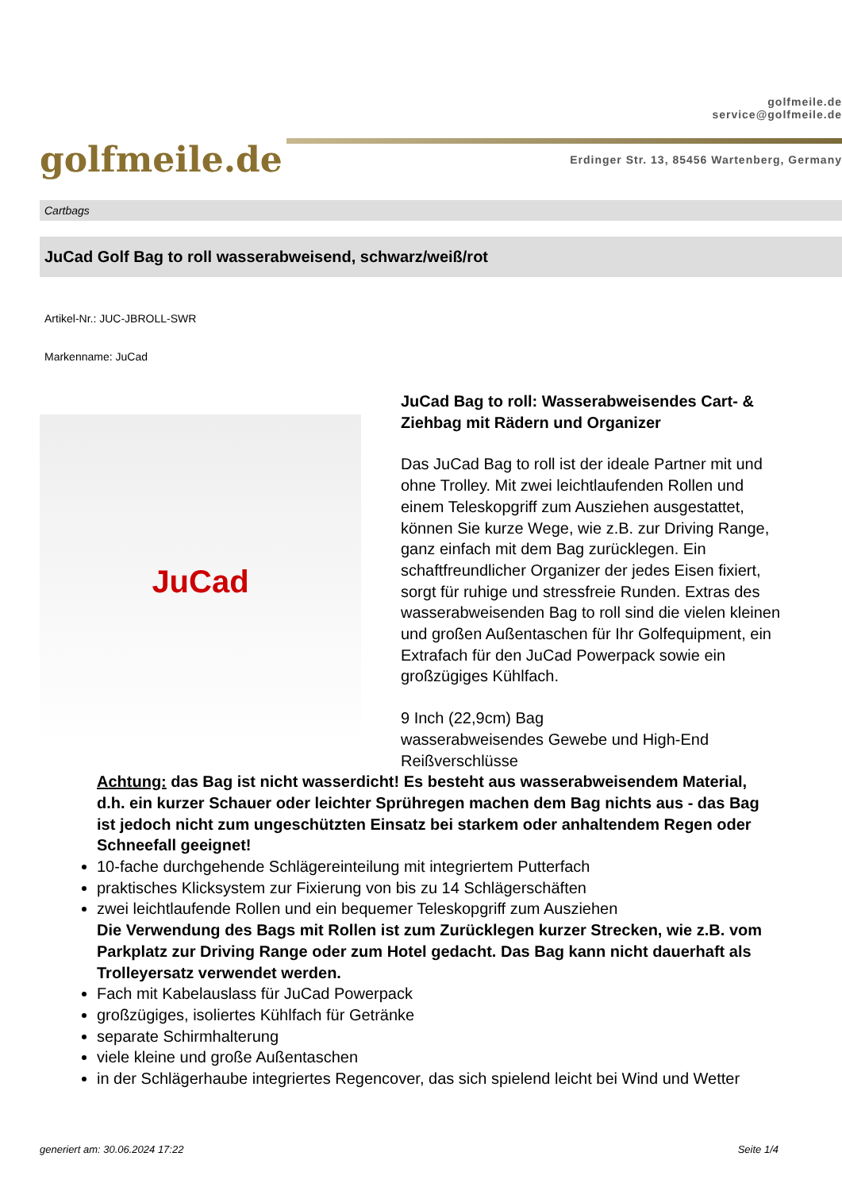golfmeile.de
golfmeile.de
service@golfmeile.de
Erdinger Str. 13, 85456 Wartenberg, Germany
Cartbags
JuCad Golf Bag to roll wasserabweisend, schwarz/weiß/rot
Artikel-Nr.: JUC-JBROLL-SWR
Markenname: JuCad
JuCad
JuCad Bag to roll: Wasserabweisendes Cart- & Ziehbag mit Rädern und Organizer
Das JuCad Bag to roll ist der ideale Partner mit und ohne Trolley. Mit zwei leichtlaufenden Rollen und einem Teleskopgriff zum Ausziehen ausgestattet, können Sie kurze Wege, wie z.B. zur Driving Range, ganz einfach mit dem Bag zurücklegen. Ein schaftfreundlicher Organizer der jedes Eisen fixiert, sorgt für ruhige und stressfreie Runden. Extras des wasserabweisenden Bag to roll sind die vielen kleinen und großen Außentaschen für Ihr Golfequipment, ein Extrafach für den JuCad Powerpack sowie ein großzügiges Kühlfach.
9 Inch (22,9cm) Bag
wasserabweisendes Gewebe und High-End Reißverschlüsse
Achtung: das Bag ist nicht wasserdicht! Es besteht aus wasserabweisendem Material, d.h. ein kurzer Schauer oder leichter Sprühregen machen dem Bag nichts aus - das Bag ist jedoch nicht zum ungeschützten Einsatz bei starkem oder anhaltendem Regen oder Schneefall geeignet!
10-fache durchgehende Schlägereinteilung mit integriertem Putterfach
praktisches Klicksystem zur Fixierung von bis zu 14 Schlägerschäften
zwei leichtlaufende Rollen und ein bequemer Teleskopgriff zum Ausziehen
Die Verwendung des Bags mit Rollen ist zum Zurücklegen kurzer Strecken, wie z.B. vom Parkplatz zur Driving Range oder zum Hotel gedacht. Das Bag kann nicht dauerhaft als Trolleyersatz verwendet werden.
Fach mit Kabelauslass für JuCad Powerpack
großzügiges, isoliertes Kühlfach für Getränke
separate Schirmhalterung
viele kleine und große Außentaschen
in der Schlägerhaube integriertes Regencover, das sich spielend leicht bei Wind und Wetter
generiert am: 30.06.2024 17:22 Seite 1/4